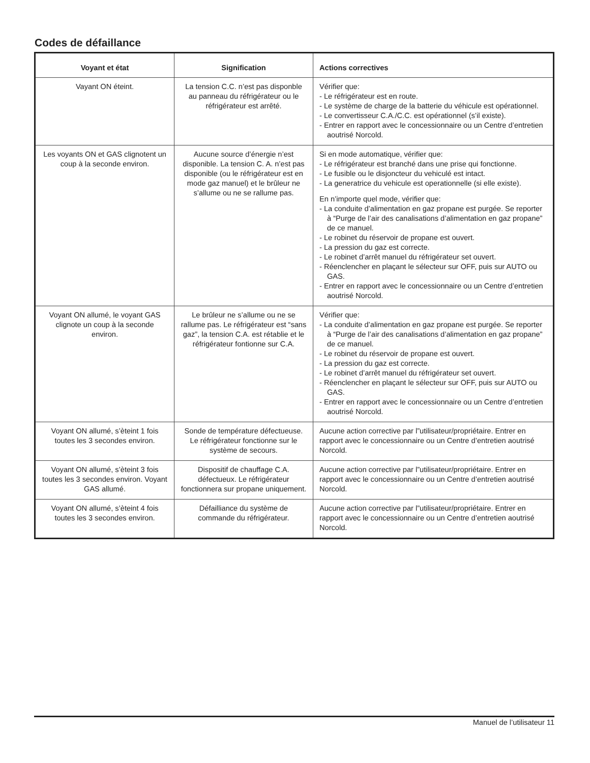Codes de défaillance
| Voyant et état | Signification | Actions correctives |
| --- | --- | --- |
| Vayant ON éteint. | La tension C.C. n’est pas disponble au panneau du réfrigérateur ou le réfrigérateur est arrêté. | Vérifier que: - Le réfrigérateur est en route. - Le système de charge de la batterie du véhicule est opérationnel. - Le convertisseur C.A./C.C. est opérationnel (s’il existe). - Entrer en rapport avec le concessionnaire ou un Centre d’entretien aoutrisé Norcold. |
| Les voyants ON et GAS clignotent un coup à la seconde environ. | Aucune source d’énergie n’est disponible. La tension C. A. n’est pas disponible (ou le réfrigérateur est en mode gaz manuel) et le brûleur ne s’allume ou ne se rallume pas. | Si en mode automatique, vérifier que: - Le réfrigérateur est branché dans une prise qui fonctionne. - Le fusible ou le disjoncteur du vehiculé est intact. - La generatrice du vehicule est operationnelle (si elle existe). En n’importe quel mode, vérifier que: - La conduite d’alimentation en gaz propane est purgée. Se reporter à “Purge de l’air des canalisations d’alimentation en gaz propane” de ce manuel. - Le robinet du réservoir de propane est ouvert. - La pression du gaz est correcte. - Le robinet d’arrêt manuel du réfrigérateur set ouvert. - Réenclencher en plaçant le sélecteur sur OFF, puis sur AUTO ou GAS. - Entrer en rapport avec le concessionnaire ou un Centre d’entretien aoutrisé Norcold. |
| Voyant ON allumé, le voyant GAS clignote un coup à la seconde environ. | Le brûleur ne s’allume ou ne se rallume pas. Le réfrigérateur est “sans gaz”, la tension C.A. est rétablie et le réfrigérateur fontionne sur C.A. | Vérifier que: - La conduite d’alimentation en gaz propane est purgée. Se reporter à “Purge de l’air des canalisations d’alimentation en gaz propane” de ce manuel. - Le robinet du réservoir de propane est ouvert. - La pression du gaz est correcte. - Le robinet d’arrêt manuel du réfrigérateur set ouvert. - Réenclencher en plaçant le sélecteur sur OFF, puis sur AUTO ou GAS. - Entrer en rapport avec le concessionnaire ou un Centre d’entretien aoutrisé Norcold. |
| Voyant ON allumé, s’èteint 1 fois toutes les 3 secondes environ. | Sonde de température défectueuse. Le réfrigérateur fonctionne sur le système de secours. | Aucune action corrective par l”utilisateur/propriétaire. Entrer en rapport avec le concessionnaire ou un Centre d’entretien aoutrisé Norcold. |
| Voyant ON allumé, s’èteint 3 fois toutes les 3 secondes environ. Voyant GAS allumé. | Dispositif de chauffage C.A. défectueux. Le réfrigérateur fonctionnera sur propane uniquement. | Aucune action corrective par l”utilisateur/propriétaire. Entrer en rapport avec le concessionnaire ou un Centre d’entretien aoutrisé Norcold. |
| Voyant ON allumé, s’èteint 4 fois toutes les 3 secondes environ. | Défailliance du système de commande du réfrigérateur. | Aucune action corrective par l”utilisateur/propriétaire. Entrer en rapport avec le concessionnaire ou un Centre d’entretien aoutrisé Norcold. |
Manuel de l’utilisateur 11